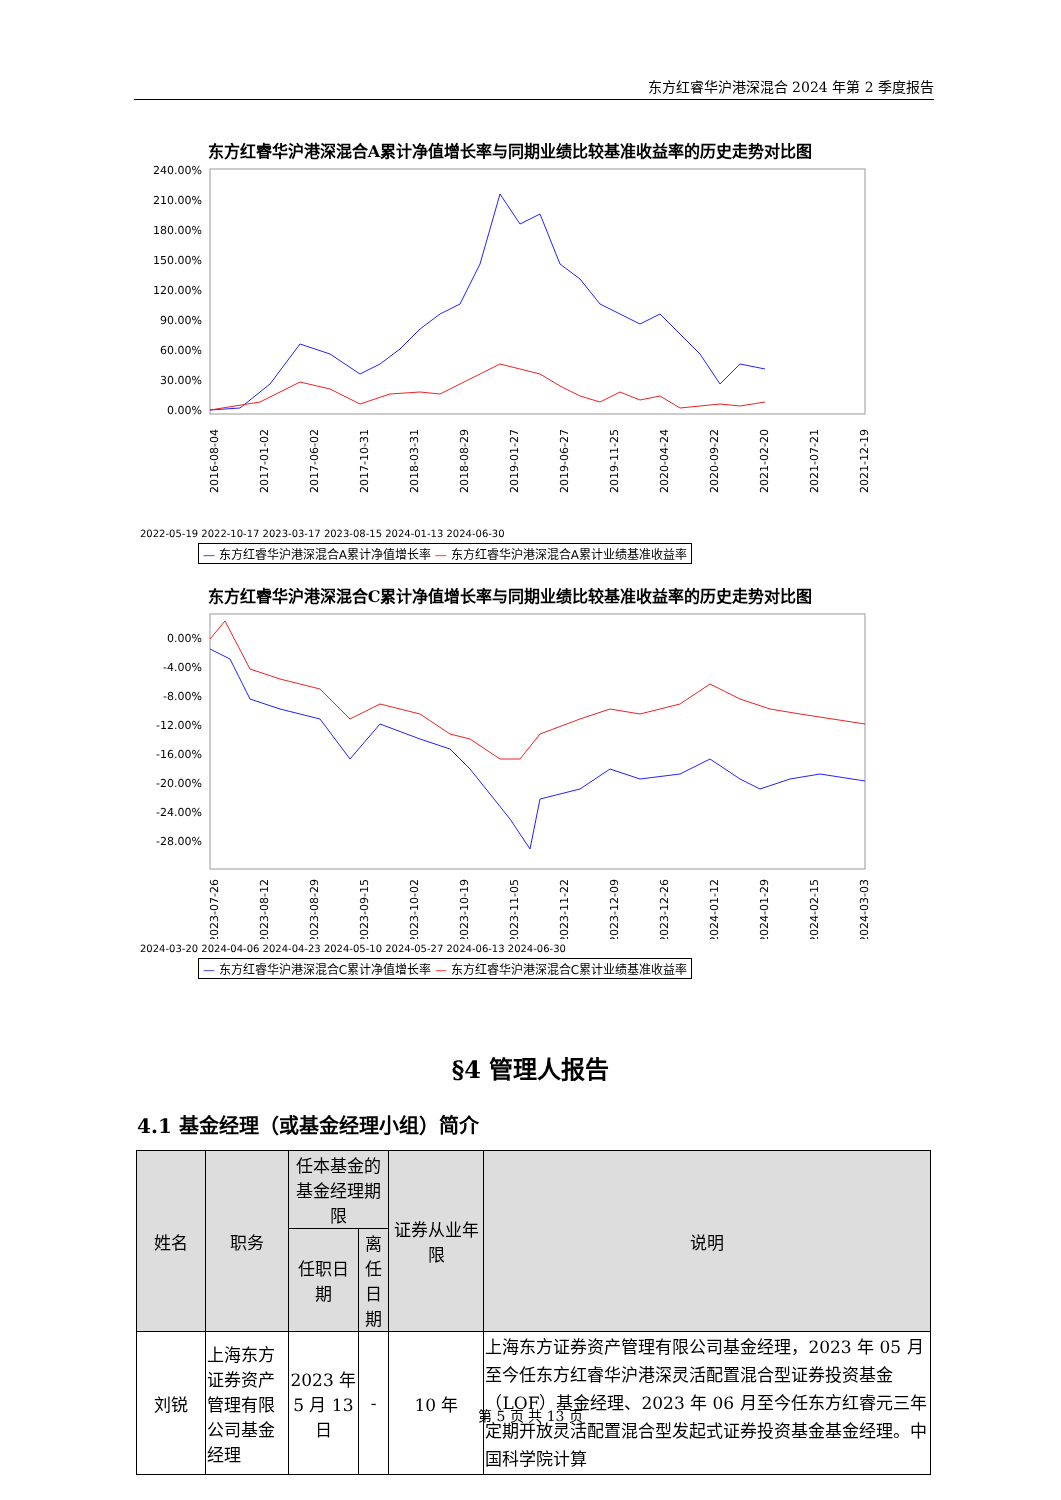东方红睿华沪港深混合 2024 年第 2 季度报告
东方红睿华沪港深混合A累计净值增长率与同期业绩比较基准收益率的历史走势对比图
240.00%
210.00%
180.00%
150.00%
120.00%
90.00%
60.00%
30.00%
0.00%
2016-08-04
2017-01-02
2017-06-02
2017-10-31
2018-03-31
2018-08-29
2019-01-27
2019-06-27
2019-11-25
2020-04-24
2020-09-22
2021-02-20
2021-07-21
2021-12-19
2022-05-19 2022-10-17 2023-03-17 2023-08-15 2024-01-13 2024-06-30
— 东方红睿华沪港深混合A累计净值增长率 — 东方红睿华沪港深混合A累计业绩基准收益率
东方红睿华沪港深混合C累计净值增长率与同期业绩比较基准收益率的历史走势对比图
0.00%
-4.00%
-8.00%
-12.00%
-16.00%
-20.00%
-24.00%
-28.00%
2023-07-26
2023-08-12
2023-08-29
2023-09-15
2023-10-02
2023-10-19
2023-11-05
2023-11-22
2023-12-09
2023-12-26
2024-01-12
2024-01-29
2024-02-15
2024-03-03
2024-03-20 2024-04-06 2024-04-23 2024-05-10 2024-05-27 2024-06-13 2024-06-30
— 东方红睿华沪港深混合C累计净值增长率 — 东方红睿华沪港深混合C累计业绩基准收益率
§4 管理人报告
4.1 基金经理（或基金经理小组）简介
| 姓名 | 职务 | 任本基金的基金经理期限 | | 证券从业年限 | 说明 |
| --- | --- | --- | --- | --- | --- |
| | | 任职日期 | 离任日期 | | |
| 刘锐 | 上海东方证券资产管理有限公司基金经理 | 2023 年 5 月 13 日 | - | 10 年 | 上海东方证券资产管理有限公司基金经理，2023 年 05 月至今任东方红睿华沪港深灵活配置混合型证券投资基金（LOF）基金经理、2023 年 06 月至今任东方红睿元三年定期开放灵活配置混合型发起式证券投资基金基金经理。中国科学院计算 |
第 5 页 共 13 页